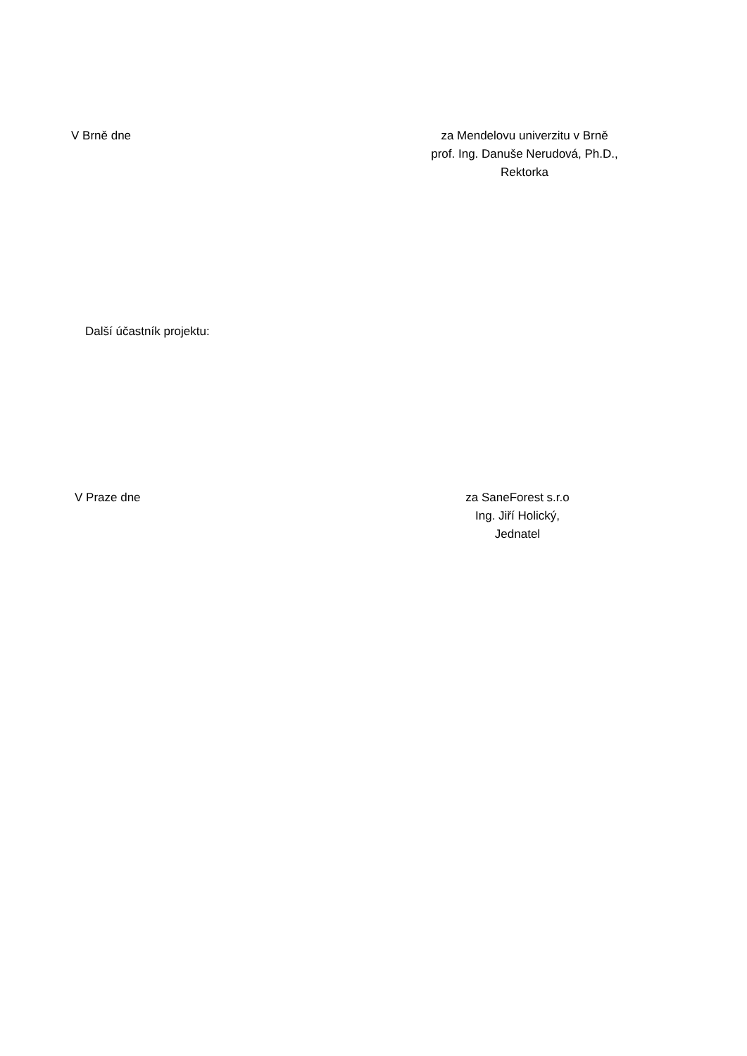V Brně dne za Mendelovu univerzitu v Brně
prof. Ing. Danuše Nerudová, Ph.D.,
Rektorka
Další účastník projektu:
V Praze dne za SaneForest s.r.o
Ing. Jiří Holický,
Jednatel